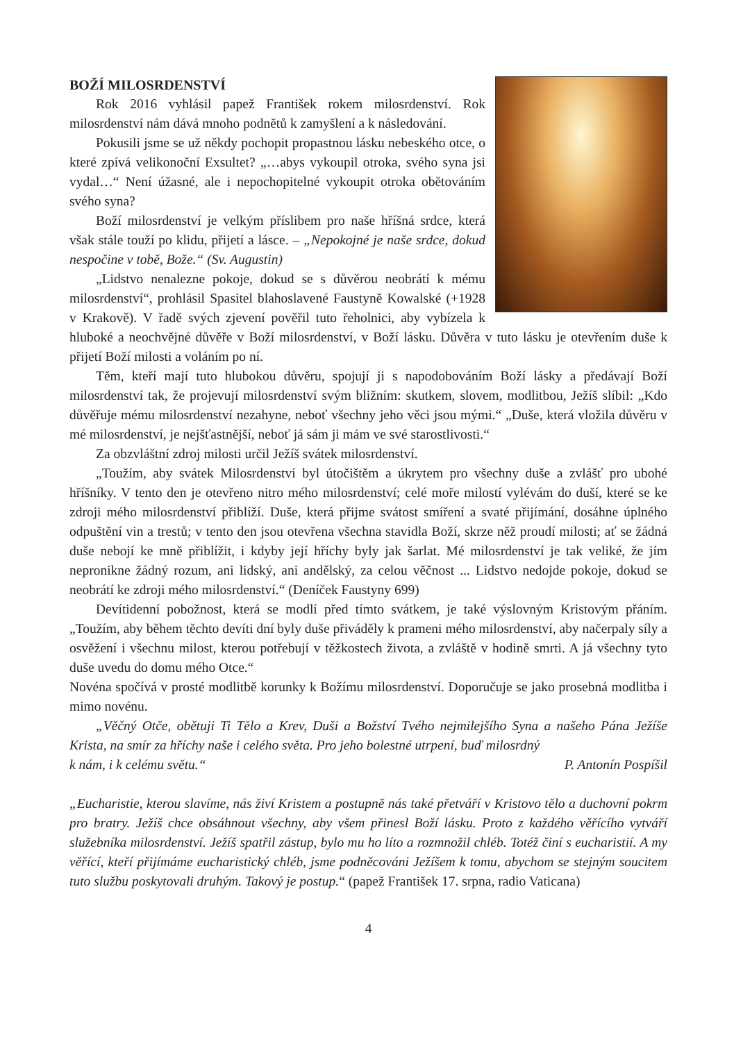BOŽÍ MILOSRDENSTVÍ
Rok 2016 vyhlásil papež František rokem milosrdenství. Rok milosrdenství nám dává mnoho podnětů k zamyšlení a k následování.
Pokusili jsme se už někdy pochopit propastnou lásku nebeského otce, o které zpívá velikonoční Exsultet? „…abys vykoupil otroka, svého syna jsi vydal…“ Není úžasné, ale i nepochopitelné vykoupit otroka obětováním svého syna?
Boží milosrdenství je velkým příslibem pro naše hříšná srdce, která však stále touží po klidu, přijetí a lásce. – „Nepokojné je naše srdce, dokud nespočine v tobě, Bože.“ (Sv. Augustin)
„Lidstvo nenalezne pokoje, dokud se s důvěrou neobrátí k mému milosrdenství“, prohlásil Spasitel blahoslavené Faustyně Kowalské (+1928 v Krakově). V řadě svých zjevení pověřil tuto řeholnici, aby vybízela k hluboké a neochvějné důvěře v Boží milosrdenství, v Boží lásku. Důvěra v tuto lásku je otevřením duše k přijetí Boží milosti a voláním po ní.
Těm, kteří mají tuto hlubokou důvěru, spojují ji s napodobováním Boží lásky a předávají Boží milosrdenství tak, že projevují milosrdenství svým bližním: skutkem, slovem, modlitbou, Ježíš slíbil: „Kdo důvěřuje mému milosrdenství nezahyne, neboť všechny jeho věci jsou mými.“ „Duše, která vložila důvěru v mé milosrdenství, je nejšťastnější, neboť já sám ji mám ve své starostlivosti.“
Za obzvláštní zdroj milosti určil Ježíš svátek milosrdenství.
„Toužím, aby svátek Milosrdenství byl útočištěm a úkrytem pro všechny duše a zvlášť pro ubohé hříšníky. V tento den je otevřeno nitro mého milosrdenství; celé moře milostí vylévám do duší, které se ke zdroji mého milosrdenství přiblíží. Duše, která přijme svátost smíření a svaté přijímání, dosáhne úplného odpuštění vin a trestů; v tento den jsou otevřena všechna stavidla Boží, skrze něž proudí milosti; ať se žádná duše nebojí ke mně přiblížit, i kdyby její hříchy byly jak šarlat. Mé milosrdenství je tak veliké, že jím nepronikne žádný rozum, ani lidský, ani andělský, za celou věčnost ... Lidstvo nedojde pokoje, dokud se neobrátí ke zdroji mého milosrdenství.“ (Deníček Faustyny 699)
Devítidenní pobožnost, která se modlí před tímto svátkem, je také výslovným Kristovým přáním. „Toužím, aby během těchto devíti dní byly duše přiváděly k prameni mého milosrdenství, aby načerpaly síly a osvěžení i všechnu milost, kterou potřebují v těžkostech života, a zvláště v hodině smrti. A já všechny tyto duše uvedu do domu mého Otce.“
Novéna spočívá v prosté modlitbě korunky k Božímu milosrdenství. Doporučuje se jako prosebná modlitba i mimo novénu.
„Věčný Otče, obětuji Ti Tělo a Krev, Duši a Božství Tvého nejmilejšího Syna a našeho Pána Ježíše Krista, na smír za hříchy naše i celého světa. Pro jeho bolestné utrpení, buď milosrdný
k nám, i k celému světu.“ P. Antonín Pospíšil
„Eucharistie, kterou slavíme, nás živí Kristem a postupně nás také přetváří v Kristovo tělo a duchovní pokrm pro bratry. Ježíš chce obsáhnout všechny, aby všem přinesl Boží lásku. Proto z každého věřícího vytváří služebníka milosrdenství. Ježíš spatřil zástup, bylo mu ho líto a rozmnožil chléb. Totéž činí s eucharistií. A my věřící, kteří přijímáme eucharistický chléb, jsme podněcováni Ježíšem k tomu, abychom se stejným soucitem tuto službu poskytovali druhým. Takový je postup.“ (papež František 17. srpna, radio Vaticana)
4